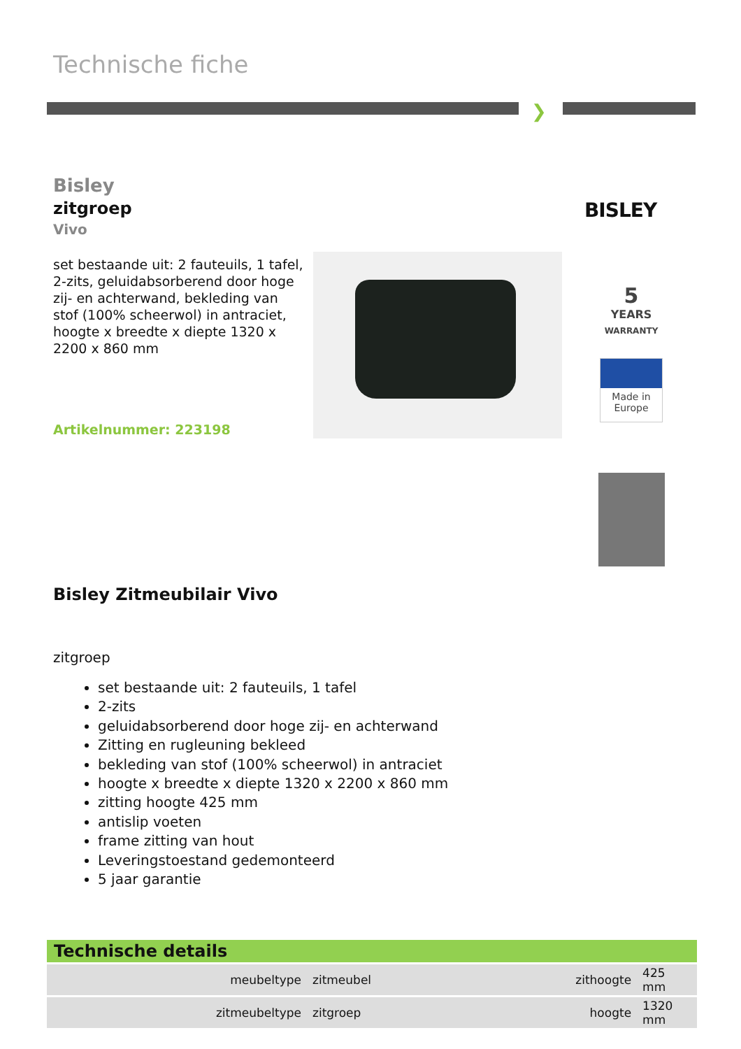Technische fiche
❯
Bisley
zitgroep
Vivo
set bestaande uit: 2 fauteuils, 1 tafel, 2-zits, geluidabsorberend door hoge zij- en achterwand, bekleding van stof (100% scheerwol) in antraciet, hoogte x breedte x diepte 1320 x 2200 x 860 mm
Artikelnummer: 223198
BISLEY
5
YEARS
WARRANTY
Made in
Europe
Bisley Zitmeubilair Vivo
zitgroep
set bestaande uit: 2 fauteuils, 1 tafel
2-zits
geluidabsorberend door hoge zij- en achterwand
Zitting en rugleuning bekleed
bekleding van stof (100% scheerwol) in antraciet
hoogte x breedte x diepte 1320 x 2200 x 860 mm
zitting hoogte 425 mm
antislip voeten
frame zitting van hout
Leveringstoestand gedemonteerd
5 jaar garantie
Technische details
| meubeltype | zitmeubel | zithoogte | 425 mm |
| zitmeubeltype | zitgroep | hoogte | 1320 mm |